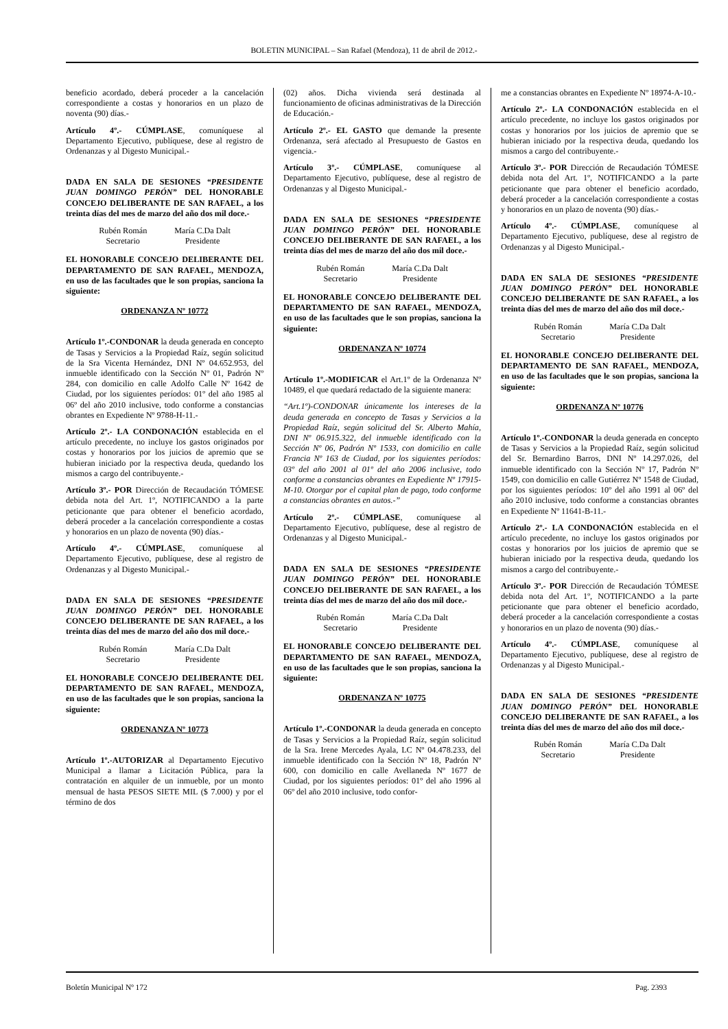BOLETIN MUNICIPAL – San Rafael (Mendoza), 11 de abril de 2012.-
beneficio acordado, deberá proceder a la cancelación correspondiente a costas y honorarios en un plazo de noventa (90) días.-
Artículo 4º.- CÚMPLASE, comuníquese al Departamento Ejecutivo, publíquese, dese al registro de Ordenanzas y al Digesto Municipal.-
DADA EN SALA DE SESIONES “PRESIDENTE JUAN DOMINGO PERÓN” DEL HONORABLE CONCEJO DELIBERANTE DE SAN RAFAEL, a los treinta días del mes de marzo del año dos mil doce.-
Rubén Román
Secretario
María C.Da Dalt
Presidente
EL HONORABLE CONCEJO DELIBERANTE DEL DEPARTAMENTO DE SAN RAFAEL, MENDOZA, en uso de las facultades que le son propias, sanciona la siguiente:
ORDENANZA Nº 10772
Artículo 1º.-CONDONAR la deuda generada en concepto de Tasas y Servicios a la Propiedad Raíz, según solicitud de la Sra Vicenta Hernández, DNI Nº 04.652.953, del inmueble identificado con la Sección Nº 01, Padrón Nº 284, con domicilio en calle Adolfo Calle Nº 1642 de Ciudad, por los siguientes períodos: 01º del año 1985 al 06º del año 2010 inclusive, todo conforme a constancias obrantes en Expediente Nº 9788-H-11.-
Artículo 2º.- LA CONDONACIÓN establecida en el artículo precedente, no incluye los gastos originados por costas y honorarios por los juicios de apremio que se hubieran iniciado por la respectiva deuda, quedando los mismos a cargo del contribuyente.-
Artículo 3º.- POR Dirección de Recaudación TÓMESE debida nota del Art. 1º, NOTIFICANDO a la parte peticionante que para obtener el beneficio acordado, deberá proceder a la cancelación correspondiente a costas y honorarios en un plazo de noventa (90) días.-
Artículo 4º.- CÚMPLASE, comuníquese al Departamento Ejecutivo, publíquese, dese al registro de Ordenanzas y al Digesto Municipal.-
DADA EN SALA DE SESIONES “PRESIDENTE JUAN DOMINGO PERÓN” DEL HONORABLE CONCEJO DELIBERANTE DE SAN RAFAEL, a los treinta días del mes de marzo del año dos mil doce.-
Rubén Román
Secretario
María C.Da Dalt
Presidente
EL HONORABLE CONCEJO DELIBERANTE DEL DEPARTAMENTO DE SAN RAFAEL, MENDOZA, en uso de las facultades que le son propias, sanciona la siguiente:
ORDENANZA Nº 10773
Artículo 1º.-AUTORIZAR al Departamento Ejecutivo Municipal a llamar a Licitación Pública, para la contratación en alquiler de un inmueble, por un monto mensual de hasta PESOS SIETE MIL ($ 7.000) y por el término de dos
(02) años. Dicha vivienda será destinada al funcionamiento de oficinas administrativas de la Dirección de Educación.-
Artículo 2º.- EL GASTO que demande la presente Ordenanza, será afectado al Presupuesto de Gastos en vigencia.-
Artículo 3º.- CÚMPLASE, comuníquese al Departamento Ejecutivo, publíquese, dese al registro de Ordenanzas y al Digesto Municipal.-
DADA EN SALA DE SESIONES “PRESIDENTE JUAN DOMINGO PERÓN” DEL HONORABLE CONCEJO DELIBERANTE DE SAN RAFAEL, a los treinta días del mes de marzo del año dos mil doce.-
Rubén Román
Secretario
María C.Da Dalt
Presidente
EL HONORABLE CONCEJO DELIBERANTE DEL DEPARTAMENTO DE SAN RAFAEL, MENDOZA, en uso de las facultades que le son propias, sanciona la siguiente:
ORDENANZA Nº 10774
Artículo 1º.-MODIFICAR el Art.1º de la Ordenanza Nº 10489, el que quedará redactado de la siguiente manera:
“Art.1º)-CONDONAR únicamente los intereses de la deuda generada en concepto de Tasas y Servicios a la Propiedad Raíz, según solicitud del Sr. Alberto Mahía, DNI Nº 06.915.322, del inmueble identificado con la Sección Nº 06, Padrón Nº 1533, con domicilio en calle Francia Nº 163 de Ciudad, por los siguientes períodos: 03º del año 2001 al 01º del año 2006 inclusive, todo conforme a constancias obrantes en Expediente Nº 17915-M-10. Otorgar por el capital plan de pago, todo conforme a constancias obrantes en autos.-”
Artículo 2º.- CÚMPLASE, comuníquese al Departamento Ejecutivo, publíquese, dese al registro de Ordenanzas y al Digesto Municipal.-
DADA EN SALA DE SESIONES “PRESIDENTE JUAN DOMINGO PERÓN” DEL HONORABLE CONCEJO DELIBERANTE DE SAN RAFAEL, a los treinta días del mes de marzo del año dos mil doce.-
Rubén Román
Secretario
María C.Da Dalt
Presidente
EL HONORABLE CONCEJO DELIBERANTE DEL DEPARTAMENTO DE SAN RAFAEL, MENDOZA, en uso de las facultades que le son propias, sanciona la siguiente:
ORDENANZA Nº 10775
Artículo 1º.-CONDONAR la deuda generada en concepto de Tasas y Servicios a la Propiedad Raíz, según solicitud de la Sra. Irene Mercedes Ayala, LC Nº 04.478.233, del inmueble identificado con la Sección Nº 18, Padrón Nº 600, con domicilio en calle Avellaneda Nº 1677 de Ciudad, por los siguientes períodos: 01º del año 1996 al 06º del año 2010 inclusive, todo confor-
me a constancias obrantes en Expediente Nº 18974-A-10.-
Artículo 2º.- LA CONDONACIÓN establecida en el artículo precedente, no incluye los gastos originados por costas y honorarios por los juicios de apremio que se hubieran iniciado por la respectiva deuda, quedando los mismos a cargo del contribuyente.-
Artículo 3º.- POR Dirección de Recaudación TÓMESE debida nota del Art. 1º, NOTIFICANDO a la parte peticionante que para obtener el beneficio acordado, deberá proceder a la cancelación correspondiente a costas y honorarios en un plazo de noventa (90) días.-
Artículo 4º.- CÚMPLASE, comuníquese al Departamento Ejecutivo, publíquese, dese al registro de Ordenanzas y al Digesto Municipal.-
DADA EN SALA DE SESIONES “PRESIDENTE JUAN DOMINGO PERÓN” DEL HONORABLE CONCEJO DELIBERANTE DE SAN RAFAEL, a los treinta días del mes de marzo del año dos mil doce.-
Rubén Román
Secretario
María C.Da Dalt
Presidente
EL HONORABLE CONCEJO DELIBERANTE DEL DEPARTAMENTO DE SAN RAFAEL, MENDOZA, en uso de las facultades que le son propias, sanciona la siguiente:
ORDENANZA Nº 10776
Artículo 1º.-CONDONAR la deuda generada en concepto de Tasas y Servicios a la Propiedad Raíz, según solicitud del Sr. Bernardino Barros, DNI Nº 14.297.026, del inmueble identificado con la Sección Nº 17, Padrón Nº 1549, con domicilio en calle Gutiérrez Nº 1548 de Ciudad, por los siguientes períodos: 10º del año 1991 al 06º del año 2010 inclusive, todo conforme a constancias obrantes en Expediente Nº 11641-B-11.-
Artículo 2º.- LA CONDONACIÓN establecida en el artículo precedente, no incluye los gastos originados por costas y honorarios por los juicios de apremio que se hubieran iniciado por la respectiva deuda, quedando los mismos a cargo del contribuyente.-
Artículo 3º.- POR Dirección de Recaudación TÓMESE debida nota del Art. 1º, NOTIFICANDO a la parte peticionante que para obtener el beneficio acordado, deberá proceder a la cancelación correspondiente a costas y honorarios en un plazo de noventa (90) días.-
Artículo 4º.- CÚMPLASE, comuníquese al Departamento Ejecutivo, publíquese, dese al registro de Ordenanzas y al Digesto Municipal.-
DADA EN SALA DE SESIONES “PRESIDENTE JUAN DOMINGO PERÓN” DEL HONORABLE CONCEJO DELIBERANTE DE SAN RAFAEL, a los treinta días del mes de marzo del año dos mil doce.-
Rubén Román
Secretario
María C.Da Dalt
Presidente
Boletín Municipal Nº 172 Pag. 2393